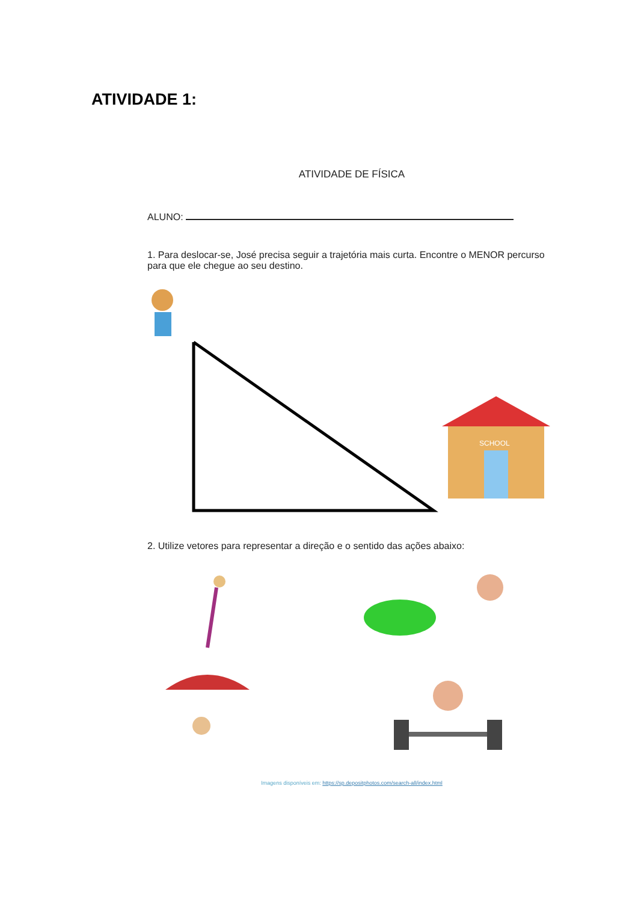ATIVIDADE 1:
ATIVIDADE DE FÍSICA
ALUNO:
1. Para deslocar-se, José precisa seguir a trajetória mais curta. Encontre o MENOR percurso para que ele chegue ao seu destino.
SCHOOL
2. Utilize vetores para representar a direção e o sentido das ações abaixo:
Imagens disponíveis em: https://sp.depositphotos.com/search-all/index.html